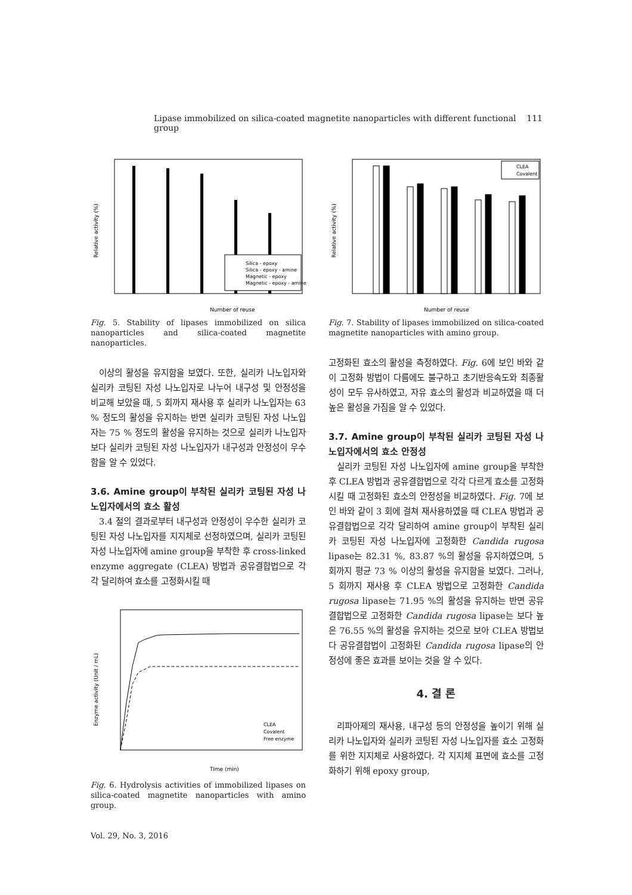Lipase immobilized on silica-coated magnetite nanoparticles with different functional group 111
Silica - epoxy
Silica - epoxy - amine
Magnetic - epoxy
Magnetic - epoxy - amine
Number of reuse
Relative activity (%)
Fig. 5. Stability of lipases immobilized on silica nanoparticles and silica-coated magnetite nanoparticles.
이상의 활성을 유지함을 보였다. 또한, 실리카 나노입자와 실리카 코팅된 자성 나노입자로 나누어 내구성 및 안정성을 비교해 보았을 때, 5 회까지 재사용 후 실리카 나노입자는 63 % 정도의 활성을 유지하는 반면 실리카 코팅된 자성 나노입자는 75 % 정도의 활성을 유지하는 것으로 실리카 나노입자보다 실리카 코팅된 자성 나노입자가 내구성과 안정성이 우수함을 알 수 있었다.
3.6. Amine group이 부착된 실리카 코팅된 자성 나노입자에서의 효소 활성
3.4 절의 결과로부터 내구성과 안정성이 우수한 실리카 코팅된 자성 나노입자를 지지체로 선정하였으며, 실리카 코팅된 자성 나노입자에 amine group을 부착한 후 cross-linked enzyme aggregate (CLEA) 방법과 공유결합법으로 각각 달리하여 효소를 고정화시킬 때
Time (min)
Enzyme activity (Unit / mL)
CLEA
Covalent
Free enzyme
Fig. 6. Hydrolysis activities of immobilized lipases on silica-coated magnetite nanoparticles with amino group.
Vol. 29, No. 3, 2016
CLEA
Covalent
Number of reuse
Relative activity (%)
Fig. 7. Stability of lipases immobilized on silica-coated magnetite nanoparticles with amino group.
고정화된 효소의 활성을 측정하였다. Fig. 6에 보인 바와 같이 고정화 방법이 다름에도 불구하고 초기반응속도와 최종활성이 모두 유사하였고, 자유 효소의 활성과 비교하였을 때 더 높은 활성을 가짐을 알 수 있었다.
3.7. Amine group이 부착된 실리카 코팅된 자성 나노입자에서의 효소 안정성
실리카 코팅된 자성 나노입자에 amine group을 부착한 후 CLEA 방법과 공유결합법으로 각각 다르게 효소를 고정화시킬 때 고정화된 효소의 안정성을 비교하였다. Fig. 7에 보인 바와 같이 3 회에 걸쳐 재사용하였을 때 CLEA 방법과 공유결합법으로 각각 달리하여 amine group이 부착된 실리카 코팅된 자성 나노입자에 고정화한 Candida rugosa lipase는 82.31 %, 83.87 %의 활성을 유지하였으며, 5 회까지 평균 73 % 이상의 활성을 유지함을 보였다. 그러나, 5 회까지 재사용 후 CLEA 방법으로 고정화한 Candida rugosa lipase는 71.95 %의 활성을 유지하는 반면 공유결합법으로 고정화한 Candida rugosa lipase는 보다 높은 76.55 %의 활성을 유지하는 것으로 보아 CLEA 방법보다 공유결합법이 고정화된 Candida rugosa lipase의 안정성에 좋은 효과를 보이는 것을 알 수 있다.
4. 결 론
리파아제의 재사용, 내구성 등의 안정성을 높이기 위해 실리카 나노입자와 실리카 코팅된 자성 나노입자를 효소 고정화를 위한 지지체로 사용하였다. 각 지지체 표면에 효소를 고정화하기 위해 epoxy group,